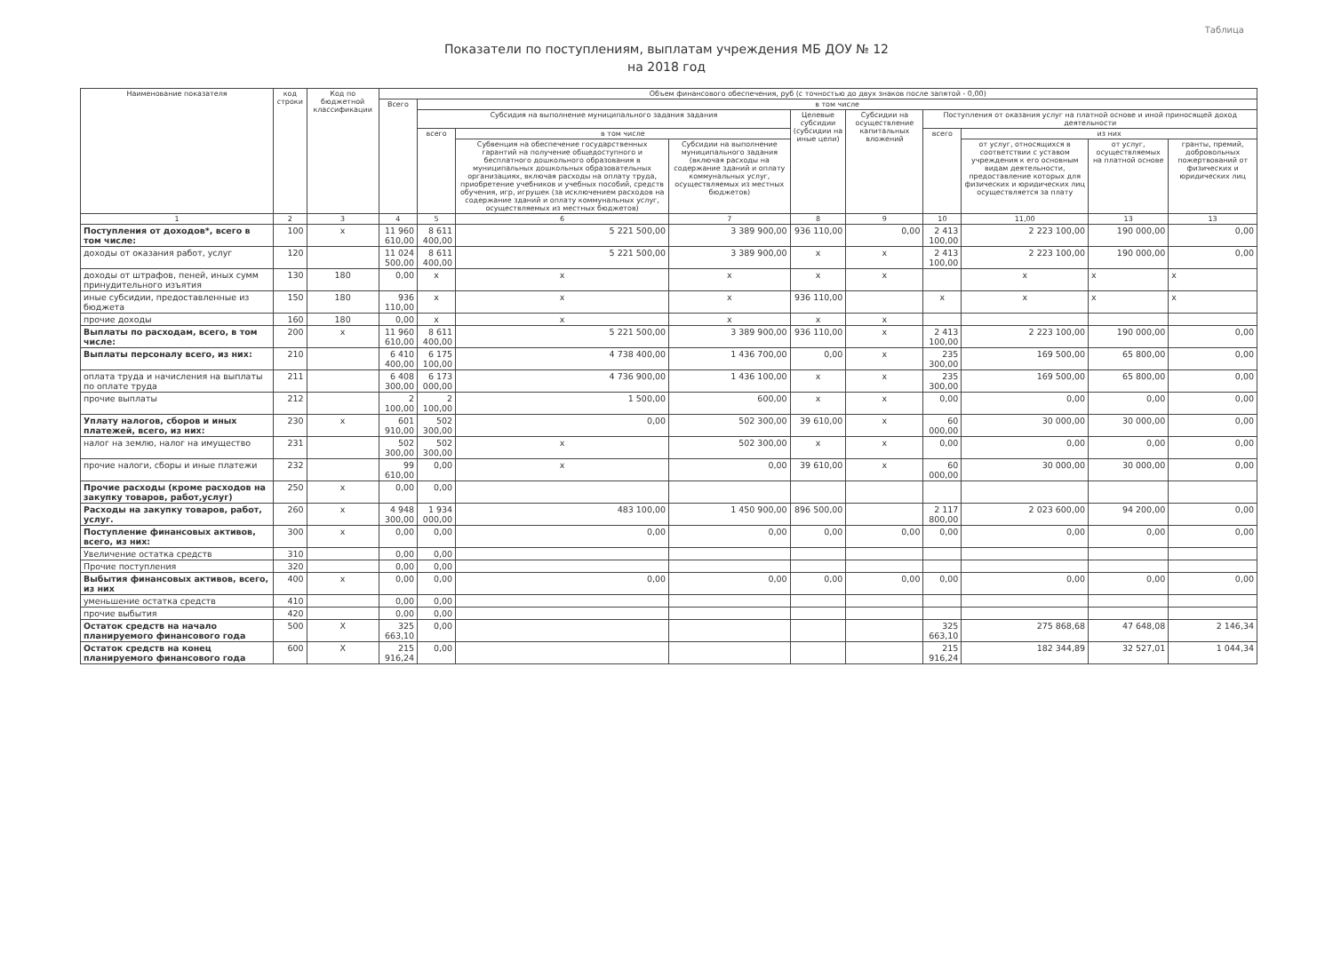Таблица
Показатели по поступлениям, выплатам учреждения МБ ДОУ № 12
на 2018 год
| Наименование показателя | код строки | Код по бюджетной классификации | Объем финансового обеспечения, руб (с точностью до двух знаков после запятой - 0,00) | | | | | | | | | |
| --- | --- | --- | --- | --- | --- | --- | --- | --- | --- | --- | --- | --- |
| | | | Всего | в том числе | | | | | | | | |
| | | | | Субсидия на выполнение муниципального задания задания | | | Целевые субсидии (субсидии на иные цели) | Субсидии на осуществление капитальных вложений | Поступления от оказания услуг на платной основе и иной приносящей доход деятельности | | | |
| | | | | всего | в том числе | | | | всего | из них | | |
| | | | | | Субвенция на обеспечение государственных гарантий на получение общедоступного и бесплатного дошкольного образования в муниципальных дошкольных образовательных организациях, включая расходы на оплату труда, приобретение учебников и учебных пособий, средств обучения, игр, игрушек (за исключением расходов на содержание зданий и оплату коммунальных услуг, осуществляемых из местных бюджетов) | Субсидии на выполнение муниципального задания (включая расходы на содержание зданий и оплату коммунальных услуг, осуществляемых из местных бюджетов) | | | | от услуг, относящихся в соответствии с уставом учреждения к его основным видам деятельности, предоставление которых для физических и юридических лиц осуществляется за плату | от услуг, осуществляемых на платной основе | гранты, премий, добровольных пожертвований от физических и юридических лиц |
| 1 | 2 | 3 | 4 | 5 | 6 | 7 | 8 | 9 | 10 | 11,00 | 13 | 13 |
| Поступления от доходов*, всего в том числе: | 100 | х | 11 960 610,00 | 8 611 400,00 | 5 221 500,00 | 3 389 900,00 | 936 110,00 | 0,00 | 2 413 100,00 | 2 223 100,00 | 190 000,00 | 0,00 |
| доходы от оказания работ, услуг | 120 | | 11 024 500,00 | 8 611 400,00 | 5 221 500,00 | 3 389 900,00 | х | х | 2 413 100,00 | 2 223 100,00 | 190 000,00 | 0,00 |
| доходы от штрафов, пеней, иных сумм принудительного изъятия | 130 | 180 | 0,00 | х | х | х | х | х | | х | х | х |
| иные субсидии, предоставленные из бюджета | 150 | 180 | 936 110,00 | х | х | х | 936 110,00 | | х | х | х | х |
| прочие доходы | 160 | 180 | 0,00 | х | х | х | х | х | | | | |
| Выплаты по расходам, всего, в том числе: | 200 | х | 11 960 610,00 | 8 611 400,00 | 5 221 500,00 | 3 389 900,00 | 936 110,00 | х | 2 413 100,00 | 2 223 100,00 | 190 000,00 | 0,00 |
| Выплаты персоналу всего, из них: | 210 | | 6 410 400,00 | 6 175 100,00 | 4 738 400,00 | 1 436 700,00 | 0,00 | х | 235 300,00 | 169 500,00 | 65 800,00 | 0,00 |
| оплата труда и начисления на выплаты по оплате труда | 211 | | 6 408 300,00 | 6 173 000,00 | 4 736 900,00 | 1 436 100,00 | х | х | 235 300,00 | 169 500,00 | 65 800,00 | 0,00 |
| прочие выплаты | 212 | | 2 100,00 | 2 100,00 | 1 500,00 | 600,00 | х | х | 0,00 | 0,00 | 0,00 | 0,00 |
| Уплату налогов, сборов и иных платежей, всего, из них: | 230 | х | 601 910,00 | 502 300,00 | 0,00 | 502 300,00 | 39 610,00 | х | 60 000,00 | 30 000,00 | 30 000,00 | 0,00 |
| налог на землю, налог на имущество | 231 | | 502 300,00 | 502 300,00 | х | 502 300,00 | х | х | 0,00 | 0,00 | 0,00 | 0,00 |
| прочие налоги, сборы и иные платежи | 232 | | 99 610,00 | 0,00 | х | 0,00 | 39 610,00 | х | 60 000,00 | 30 000,00 | 30 000,00 | 0,00 |
| Прочие расходы (кроме расходов на закупку товаров, работ,услуг) | 250 | х | 0,00 | 0,00 | | | | | | | | |
| Расходы на закупку товаров, работ, услуг. | 260 | х | 4 948 300,00 | 1 934 000,00 | 483 100,00 | 1 450 900,00 | 896 500,00 | | 2 117 800,00 | 2 023 600,00 | 94 200,00 | 0,00 |
| Поступление финансовых активов, всего, из них: | 300 | х | 0,00 | 0,00 | 0,00 | 0,00 | 0,00 | 0,00 | 0,00 | 0,00 | 0,00 | 0,00 |
| Увеличение остатка средств | 310 | | 0,00 | 0,00 | | | | | | | | |
| Прочие поступления | 320 | | 0,00 | 0,00 | | | | | | | | |
| Выбытия финансовых активов, всего, из них | 400 | х | 0,00 | 0,00 | 0,00 | 0,00 | 0,00 | 0,00 | 0,00 | 0,00 | 0,00 | 0,00 |
| уменьшение остатка средств | 410 | | 0,00 | 0,00 | | | | | | | | |
| прочие выбытия | 420 | | 0,00 | 0,00 | | | | | | | | |
| Остаток средств на начало планируемого финансового года | 500 | Х | 325 663,10 | 0,00 | | | | | 325 663,10 | 275 868,68 | 47 648,08 | 2 146,34 |
| Остаток средств на конец планируемого финансового года | 600 | Х | 215 916,24 | 0,00 | | | | | 215 916,24 | 182 344,89 | 32 527,01 | 1 044,34 |